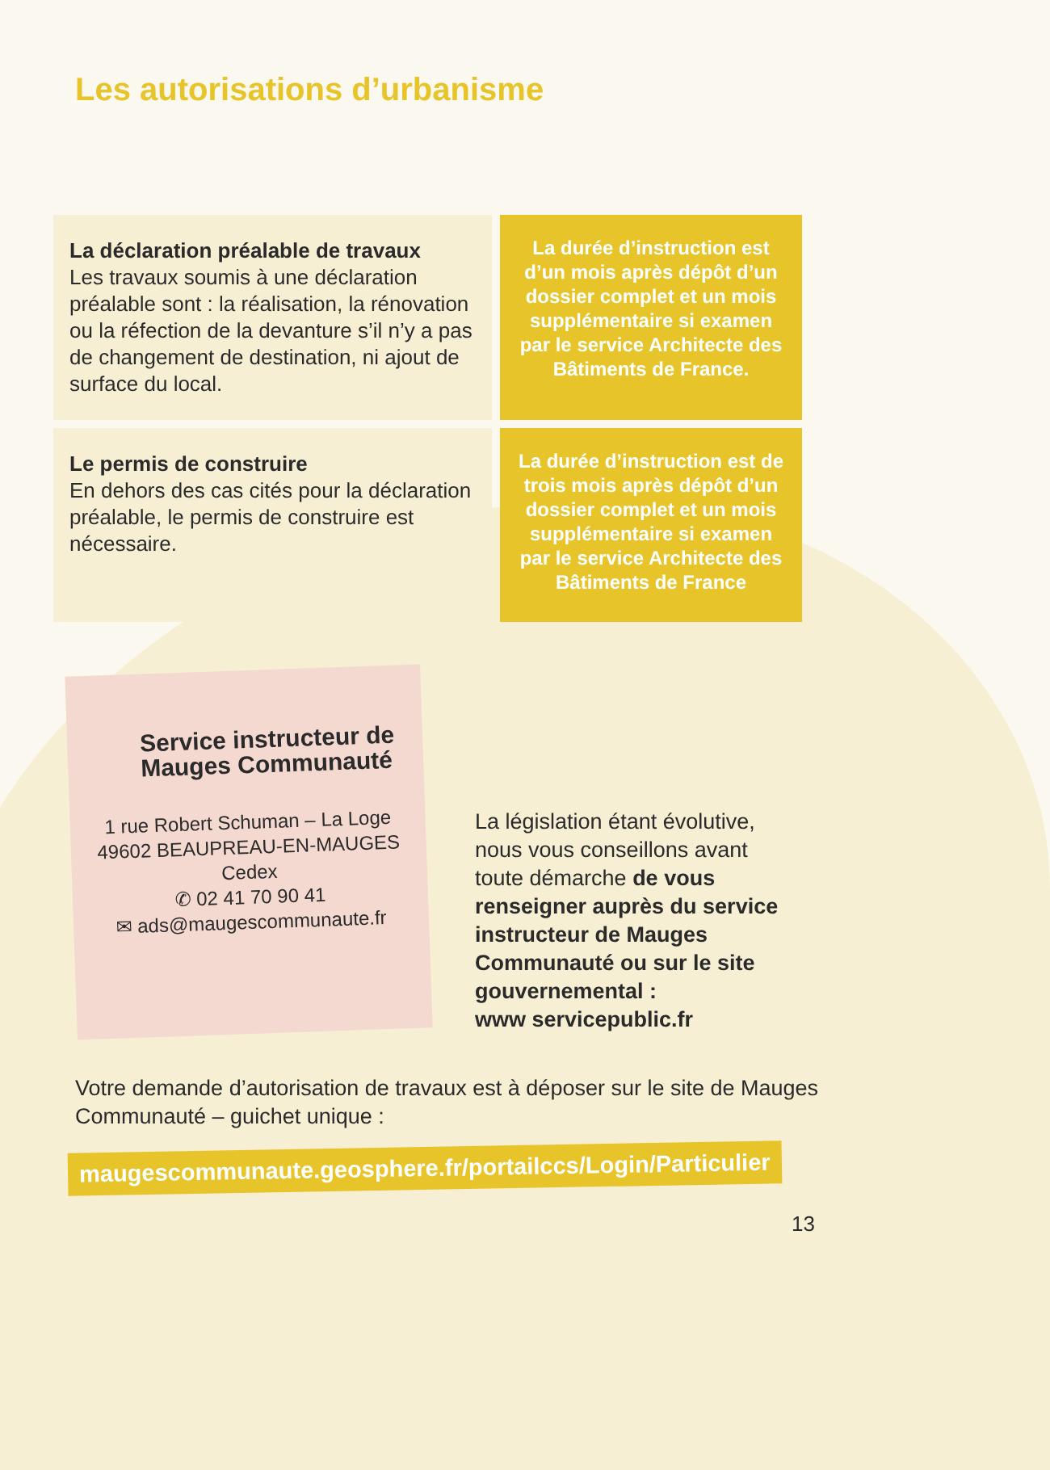Les autorisations d’urbanisme
La déclaration préalable de travaux
Les travaux soumis à une déclaration préalable sont : la réalisation, la rénovation ou la réfection de la devanture s’il n’y a pas de changement de destination, ni ajout de surface du local.
La durée d’instruction est d’un mois après dépôt d’un dossier complet et un mois supplémentaire si examen par le service Architecte des Bâtiments de France.
Le permis de construire
En dehors des cas cités pour la déclaration préalable, le permis de construire est nécessaire.
La durée d’instruction est de trois mois après dépôt d’un dossier complet et un mois supplémentaire si examen par le service Architecte des Bâtiments de France
Service instructeur de Mauges Communauté
1 rue Robert Schuman – La Loge
49602 BEAUPREAU-EN-MAUGES
Cedex
✆ 02 41 70 90 41
✉ ads@maugescommunaute.fr
La législation étant évolutive, nous vous conseillons avant toute démarche de vous renseigner auprès du service instructeur de Mauges Communauté ou sur le site gouvernemental :
www servicepublic.fr
Votre demande d’autorisation de travaux est à déposer sur le site de Mauges Communauté – guichet unique :
maugescommunaute.geosphere.fr/portailccs/Login/Particulier
13